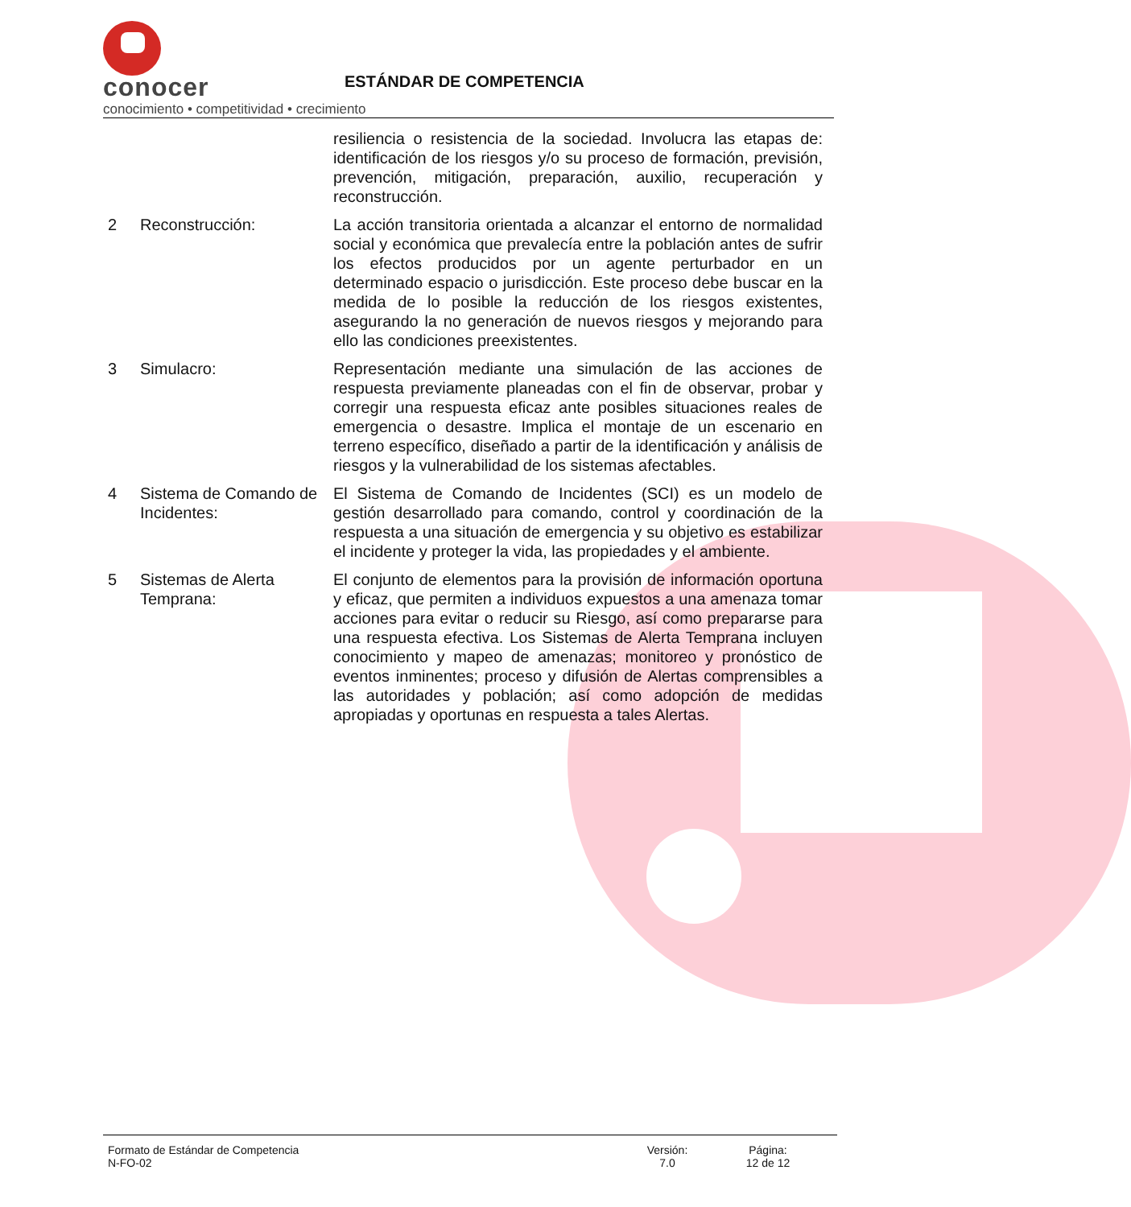conocer
conocimiento • competitividad • crecimiento
ESTÁNDAR DE COMPETENCIA
resiliencia o resistencia de la sociedad. Involucra las etapas de: identificación de los riesgos y/o su proceso de formación, previsión, prevención, mitigación, preparación, auxilio, recuperación y reconstrucción.
2 Reconstrucción: La acción transitoria orientada a alcanzar el entorno de normalidad social y económica que prevalecía entre la población antes de sufrir los efectos producidos por un agente perturbador en un determinado espacio o jurisdicción. Este proceso debe buscar en la medida de lo posible la reducción de los riesgos existentes, asegurando la no generación de nuevos riesgos y mejorando para ello las condiciones preexistentes.
3 Simulacro: Representación mediante una simulación de las acciones de respuesta previamente planeadas con el fin de observar, probar y corregir una respuesta eficaz ante posibles situaciones reales de emergencia o desastre. Implica el montaje de un escenario en terreno específico, diseñado a partir de la identificación y análisis de riesgos y la vulnerabilidad de los sistemas afectables.
4 Sistema de Comando de Incidentes:
El Sistema de Comando de Incidentes (SCI) es un modelo de gestión desarrollado para comando, control y coordinación de la respuesta a una situación de emergencia y su objetivo es estabilizar el incidente y proteger la vida, las propiedades y el ambiente.
5 Sistemas de Alerta Temprana:
El conjunto de elementos para la provisión de información oportuna y eficaz, que permiten a individuos expuestos a una amenaza tomar acciones para evitar o reducir su Riesgo, así como prepararse para una respuesta efectiva. Los Sistemas de Alerta Temprana incluyen conocimiento y mapeo de amenazas; monitoreo y pronóstico de eventos inminentes; proceso y difusión de Alertas comprensibles a las autoridades y población; así como adopción de medidas apropiadas y oportunas en respuesta a tales Alertas.
Formato de Estándar de Competencia
N-FO-02
Versión:
7.0
Página:
12 de 12